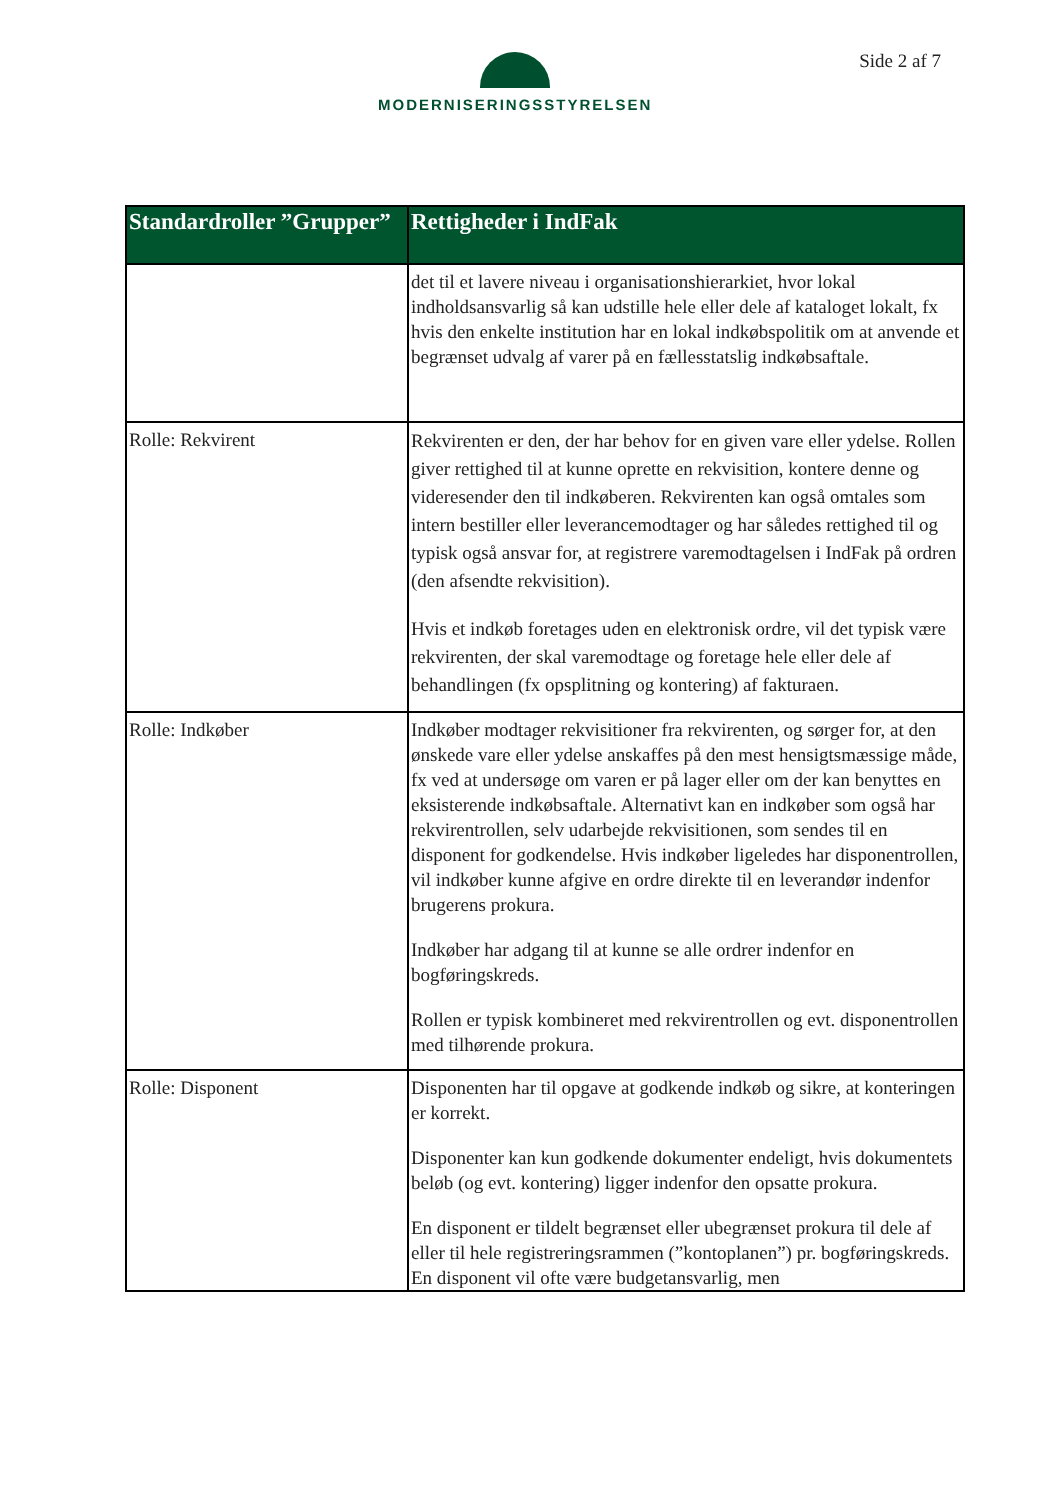MODERNISERINGSSTYRELSEN Side 2 af 7
| Standardroller ”Grupper” | Rettigheder i IndFak |
| --- | --- |
| | det til et lavere niveau i organisationshierarkiet, hvor lokal indholdsansvarlig så kan udstille hele eller dele af kataloget lokalt, fx hvis den enkelte institution har en lokal indkøbspolitik om at anvende et begrænset udvalg af varer på en fællesstatslig indkøbsaftale. |
| Rolle: Rekvirent | Rekvirenten er den, der har behov for en given vare eller ydelse. Rollen giver rettighed til at kunne oprette en rekvisition, kontere denne og videresender den til indkøberen. Rekvirenten kan også omtales som intern bestiller eller leverancemodtager og har således rettighed til og typisk også ansvar for, at registrere varemodtagelsen i IndFak på ordren (den afsendte rekvisition). Hvis et indkøb foretages uden en elektronisk ordre, vil det typisk være rekvirenten, der skal varemodtage og foretage hele eller dele af behandlingen (fx opsplitning og kontering) af fakturaen. |
| Rolle: Indkøber | Indkøber modtager rekvisitioner fra rekvirenten, og sørger for, at den ønskede vare eller ydelse anskaffes på den mest hensigtsmæssige måde, fx ved at undersøge om varen er på lager eller om der kan benyttes en eksisterende indkøbsaftale. Alternativt kan en indkøber som også har rekvirentrollen, selv udarbejde rekvisitionen, som sendes til en disponent for godkendelse. Hvis indkøber ligeledes har disponentrollen, vil indkøber kunne afgive en ordre direkte til en leverandør indenfor brugerens prokura. Indkøber har adgang til at kunne se alle ordrer indenfor en bogføringskreds. Rollen er typisk kombineret med rekvirentrollen og evt. disponentrollen med tilhørende prokura. |
| Rolle: Disponent | Disponenten har til opgave at godkende indkøb og sikre, at konteringen er korrekt. Disponenter kan kun godkende dokumenter endeligt, hvis dokumentets beløb (og evt. kontering) ligger indenfor den opsatte prokura. En disponent er tildelt begrænset eller ubegrænset prokura til dele af eller til hele registreringsrammen (”kontoplanen”) pr. bogføringskreds. En disponent vil ofte være budgetansvarlig, men |